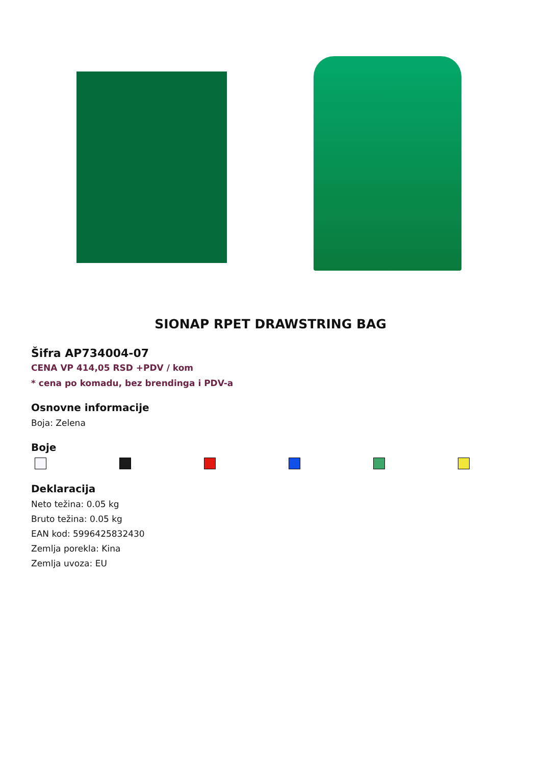SIONAP RPET DRAWSTRING BAG
Šifra AP734004-07
CENA VP 414,05 RSD +PDV / kom
* cena po komadu, bez brendinga i PDV-a
Osnovne informacije
Boja: Zelena
Boje
Deklaracija
Neto težina: 0.05 kg
Bruto težina: 0.05 kg
EAN kod: 5996425832430
Zemlja porekla: Kina
Zemlja uvoza: EU